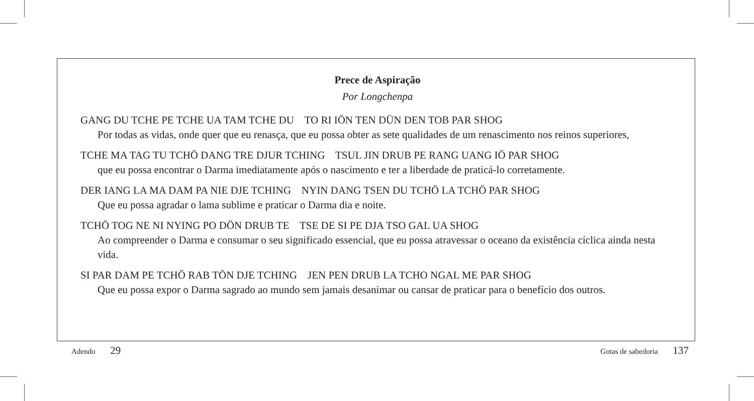Prece de Aspiração
Por Longchenpa
GANG DU TCHE PE TCHE UA TAM TCHE DU TO RI IÖN TEN DÜN DEN TOB PAR SHOG
Por todas as vidas, onde quer que eu renasça, que eu possa obter as sete qualidades de um renascimento nos reinos superiores,
TCHE MA TAG TU TCHÖ DANG TRE DJUR TCHING TSUL JIN DRUB PE RANG UANG IÖ PAR SHOG
que eu possa encontrar o Darma imediatamente após o nascimento e ter a liberdade de praticá-lo corretamente.
DER IANG LA MA DAM PA NIE DJE TCHING NYIN DANG TSEN DU TCHÖ LA TCHÖ PAR SHOG
Que eu possa agradar o lama sublime e praticar o Darma dia e noite.
TCHÖ TOG NE NI NYING PO DÖN DRUB TE TSE DE SI PE DJA TSO GAL UA SHOG
Ao compreender o Darma e consumar o seu significado essencial, que eu possa atravessar o oceano da existência cíclica ainda nesta vida.
SI PAR DAM PE TCHÖ RAB TÖN DJE TCHING JEN PEN DRUB LA TCHO NGAL ME PAR SHOG
Que eu possa expor o Darma sagrado ao mundo sem jamais desanimar ou cansar de praticar para o benefício dos outros.
Adendo 29 Gotas de sabedoria 137